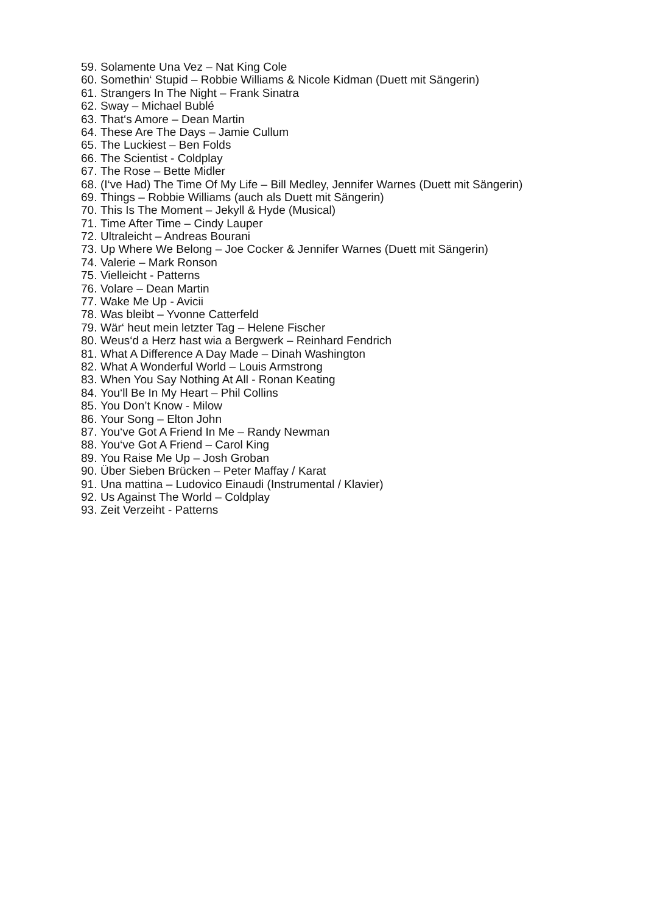59. Solamente Una Vez – Nat King Cole
60. Somethin‘ Stupid – Robbie Williams & Nicole Kidman (Duett mit Sängerin)
61. Strangers In The Night – Frank Sinatra
62. Sway – Michael Bublé
63. That‘s Amore – Dean Martin
64. These Are The Days – Jamie Cullum
65. The Luckiest – Ben Folds
66. The Scientist - Coldplay
67. The Rose – Bette Midler
68. (I‘ve Had) The Time Of My Life – Bill Medley, Jennifer Warnes (Duett mit Sängerin)
69. Things – Robbie Williams (auch als Duett mit Sängerin)
70. This Is The Moment – Jekyll & Hyde (Musical)
71. Time After Time – Cindy Lauper
72. Ultraleicht – Andreas Bourani
73. Up Where We Belong – Joe Cocker & Jennifer Warnes (Duett mit Sängerin)
74. Valerie – Mark Ronson
75. Vielleicht - Patterns
76. Volare – Dean Martin
77. Wake Me Up - Avicii
78. Was bleibt – Yvonne Catterfeld
79. Wär‘ heut mein letzter Tag – Helene Fischer
80. Weus‘d a Herz hast wia a Bergwerk – Reinhard Fendrich
81. What A Difference A Day Made – Dinah Washington
82. What A Wonderful World – Louis Armstrong
83. When You Say Nothing At All - Ronan Keating
84. You‘ll Be In My Heart – Phil Collins
85. You Don’t Know - Milow
86. Your Song – Elton John
87. You‘ve Got A Friend In Me – Randy Newman
88. You‘ve Got A Friend – Carol King
89. You Raise Me Up – Josh Groban
90. Über Sieben Brücken – Peter Maffay / Karat
91. Una mattina – Ludovico Einaudi (Instrumental / Klavier)
92. Us Against The World – Coldplay
93. Zeit Verzeiht - Patterns